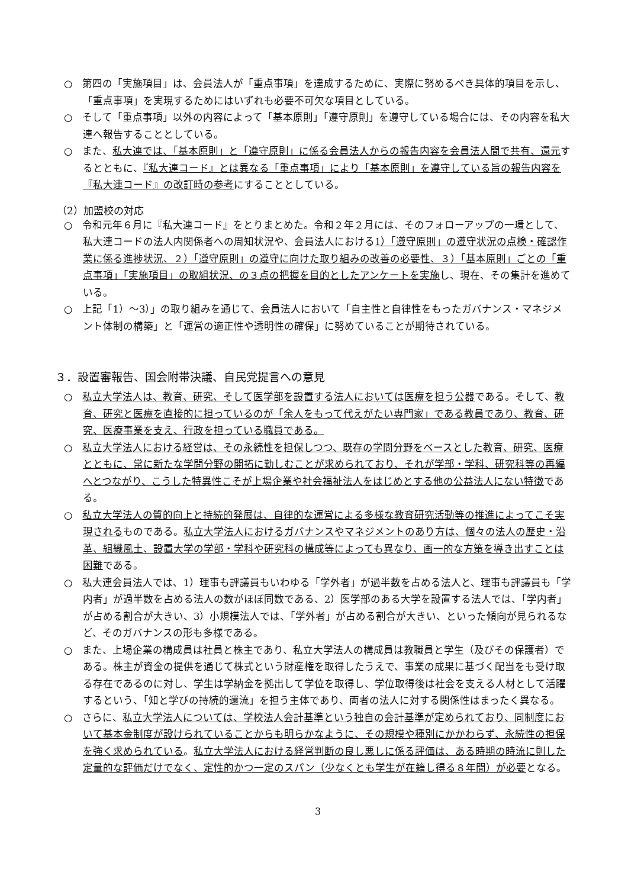○　第四の「実施項目」は、会員法人が「重点事項」を達成するために、実際に努めるべき具体的項目を示し、「重点事項」を実現するためにはいずれも必要不可欠な項目としている。
○　そして「重点事項」以外の内容によって「基本原則」「遵守原則」を遵守している場合には、その内容を私大連へ報告することとしている。
○　また、私大連では、「基本原則」と「遵守原則」に係る会員法人からの報告内容を会員法人間で共有、還元するとともに、『私大連コード』とは異なる「重点事項」により「基本原則」を遵守している旨の報告内容を『私大連コード』の改訂時の参考にすることとしている。
（2）加盟校の対応
○　令和元年６月に『私大連コード』をとりまとめた。令和２年２月には、そのフォローアップの一環として、私大連コードの法人内関係者への周知状況や、会員法人における1）「遵守原則」の遵守状況の点検・確認作業に係る進捗状況、２）「遵守原則」の遵守に向けた取り組みの改善の必要性、３）「基本原則」ごとの「重点事項」「実施項目」の取組状況、の３点の把握を目的としたアンケートを実施し、現在、その集計を進めている。
○　上記「1）～3）」の取り組みを通じて、会員法人において「自主性と自律性をもったガバナンス・マネジメント体制の構築」と「運営の適正性や透明性の確保」に努めていることが期待されている。
３．設置審報告、国会附帯決議、自民党提言への意見
○　私立大学法人は、教育、研究、そして医学部を設置する法人においては医療を担う公器である。そして、教育、研究と医療を直接的に担っているのが「余人をもって代えがたい専門家」である教員であり、教育、研究、医療事業を支え、行政を担っている職員である。
○　私立大学法人における経営は、その永続性を担保しつつ、既存の学問分野をベースとした教育、研究、医療とともに、常に新たな学問分野の開拓に勤しむことが求められており、それが学部・学科、研究科等の再編へとつながり、こうした特異性こそが上場企業や社会福祉法人をはじめとする他の公益法人にない特徴である。
○　私立大学法人の質的向上と持続的発展は、自律的な運営による多様な教育研究活動等の推進によってこそ実現されるものである。私立大学法人におけるガバナンスやマネジメントのあり方は、個々の法人の歴史・沿革、組織風土、設置大学の学部・学科や研究科の構成等によっても異なり、画一的な方策を導き出すことは困難である。
○　私大連会員法人では、1）理事も評議員もいわゆる「学外者」が過半数を占める法人と、理事も評議員も「学内者」が過半数を占める法人の数がほぼ同数である、2）医学部のある大学を設置する法人では、「学内者」が占める割合が大きい、3）小規模法人では、「学外者」が占める割合が大きい、といった傾向が見られるなど、そのガバナンスの形も多様である。
○　また、上場企業の構成員は社員と株主であり、私立大学法人の構成員は教職員と学生（及びその保護者）である。株主が資金の提供を通じて株式という財産権を取得したうえで、事業の成果に基づく配当をも受け取る存在であるのに対し、学生は学納金を拠出して学位を取得し、学位取得後は社会を支える人材として活躍するという、「知と学びの持続的還流」を担う主体であり、両者の法人に対する関係性はまったく異なる。
○　さらに、私立大学法人については、学校法人会計基準という独自の会計基準が定められており、同制度において基本金制度が設けられていることからも明らかなように、その規模や種別にかかわらず、永続性の担保を強く求められている。私立大学法人における経営判断の良し悪しに係る評価は、ある時期の時流に則した定量的な評価だけでなく、定性的かつ一定のスパン（少なくとも学生が在籍し得る８年間）が必要となる。
3